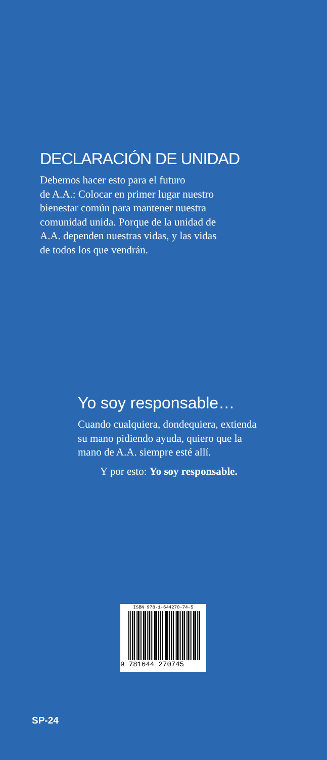DECLARACIÓN DE UNIDAD
Debemos hacer esto para el futuro
de A.A.: Colocar en primer lugar nuestro
bienestar común para mantener nuestra
comunidad unida. Porque de la unidad de
A.A. dependen nuestras vidas, y las vidas
de todos los que vendrán.
Yo soy responsable…
Cuando cualquiera, dondequiera, extienda
su mano pidiendo ayuda, quiero que la
mano de A.A. siempre esté allí.
Y por esto: Yo soy responsable.
ISBN 978-1-644270-74-5
9 781644 270745
SP-24